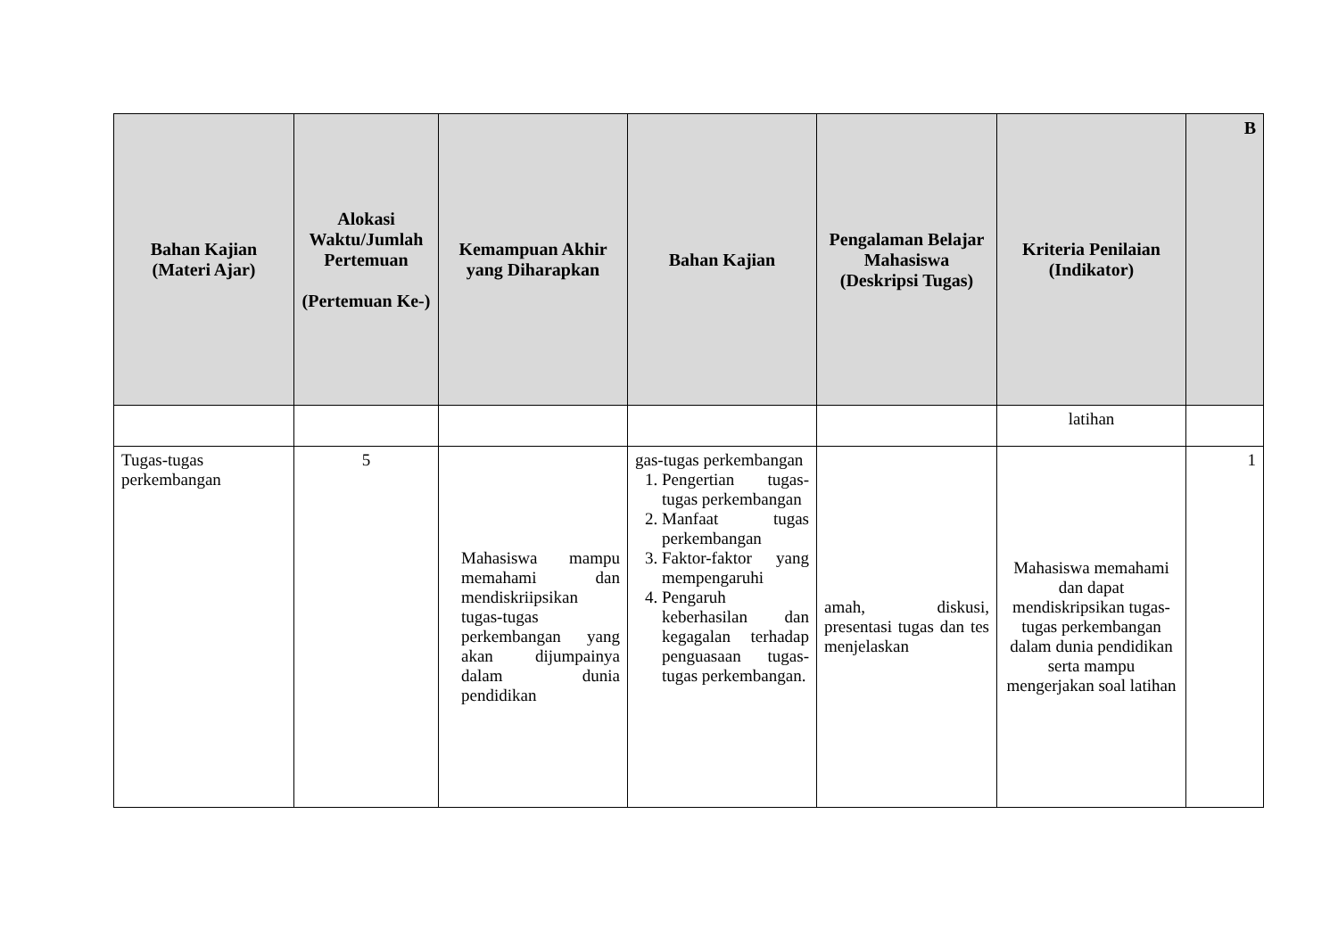| Bahan Kajian (Materi Ajar) | Alokasi Waktu/Jumlah Pertemuan (Pertemuan Ke-) | Kemampuan Akhir yang Diharapkan | Bahan Kajian | Pengalaman Belajar Mahasiswa (Deskripsi Tugas) | Kriteria Penilaian (Indikator) | B |
| --- | --- | --- | --- | --- | --- | --- |
| | | | | | latihan | |
| Tugas-tugas perkembangan | 5 | Mahasiswa mampu memahami dan mendiskriipsikan tugas-tugas perkembangan yang akan dijumpainya dalam dunia pendidikan | gas-tugas perkembangan 1. Pengertian tugas-tugas perkembangan 2. Manfaat tugas perkembangan 3. Faktor-faktor yang mempengaruhi 4. Pengaruh keberhasilan dan kegagalan terhadap penguasaan tugas-tugas perkembangan. | amah, diskusi, presentasi tugas dan tes menjelaskan | Mahasiswa memahami dan dapat mendiskripsikan tugas-tugas perkembangan dalam dunia pendidikan serta mampu mengerjakan soal latihan | 1 |